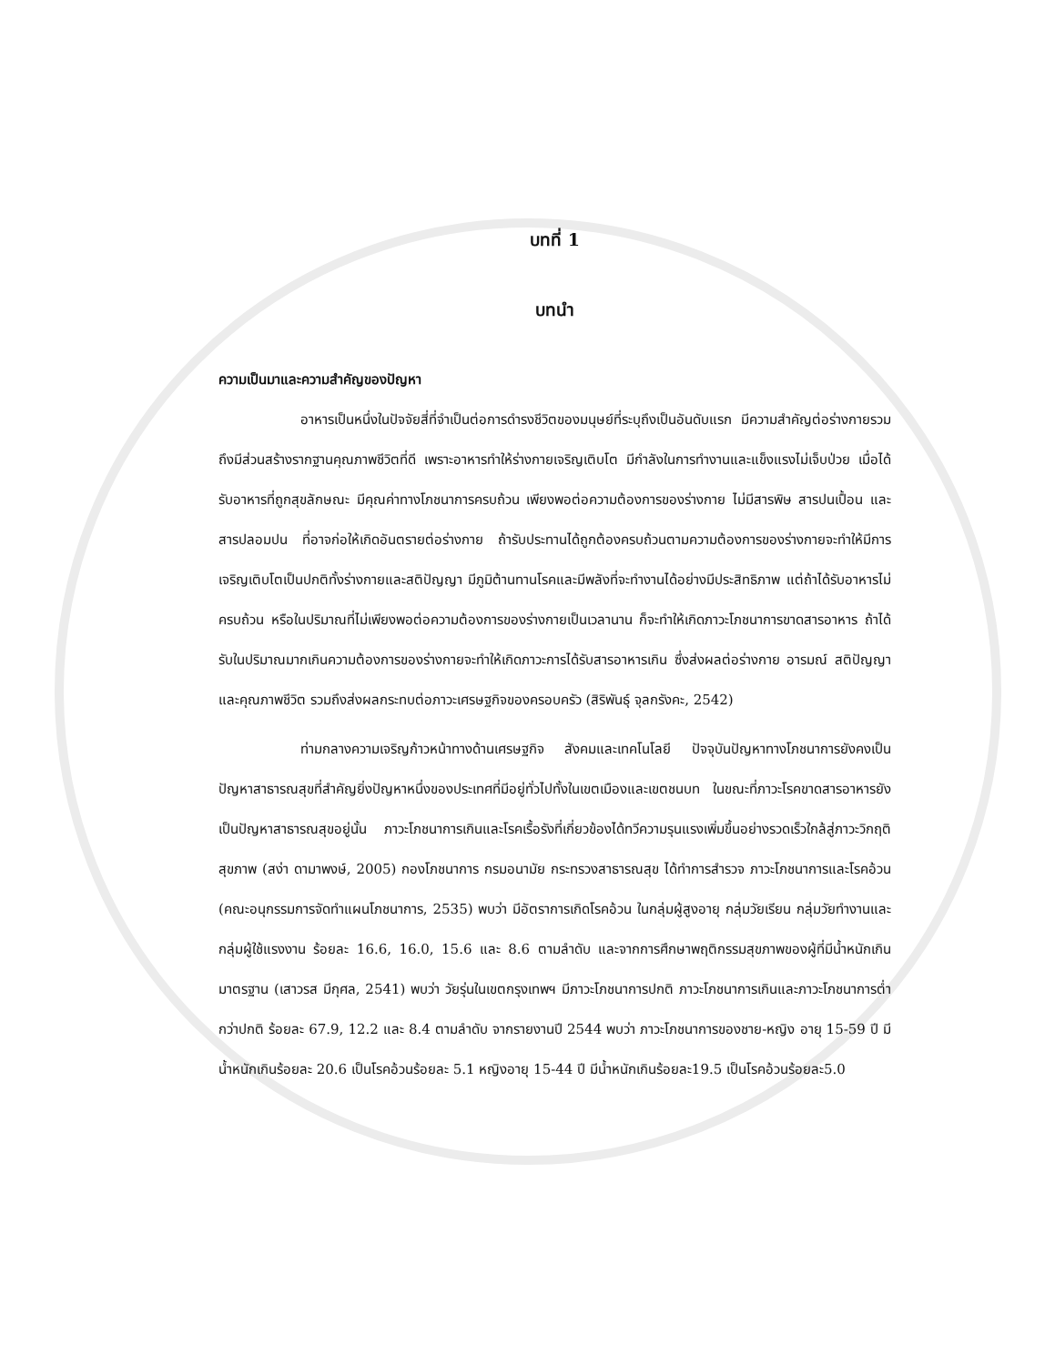บทที่ 1
บทนำ
ความเป็นมาและความสำคัญของปัญหา
อาหารเป็นหนึ่งในปัจจัยสี่ที่จำเป็นต่อการดำรงชีวิตของมนุษย์ที่ระบุถึงเป็นอันดับแรก มีความสำคัญต่อร่างกายรวมถึงมีส่วนสร้างรากฐานคุณภาพชีวิตที่ดี เพราะอาหารทำให้ร่างกายเจริญเติบโต มีกำลังในการทำงานและแข็งแรงไม่เจ็บป่วย เมื่อได้รับอาหารที่ถูกสุขลักษณะ มีคุณค่าทางโภชนาการครบถ้วน เพียงพอต่อความต้องการของร่างกาย ไม่มีสารพิษ สารปนเปื้อน และสารปลอมปน ที่อาจก่อให้เกิดอันตรายต่อร่างกาย ถ้ารับประทานได้ถูกต้องครบถ้วนตามความต้องการของร่างกายจะทำให้มีการเจริญเติบโตเป็นปกติทั้งร่างกายและสติปัญญา มีภูมิต้านทานโรคและมีพลังที่จะทำงานได้อย่างมีประสิทธิภาพ แต่ถ้าได้รับอาหารไม่ครบถ้วน หรือในปริมาณที่ไม่เพียงพอต่อความต้องการของร่างกายเป็นเวลานาน ก็จะทำให้เกิดภาวะโภชนาการขาดสารอาหาร ถ้าได้รับในปริมาณมากเกินความต้องการของร่างกายจะทำให้เกิดภาวะการได้รับสารอาหารเกิน ซึ่งส่งผลต่อร่างกาย อารมณ์ สติปัญญาและคุณภาพชีวิต รวมถึงส่งผลกระทบต่อภาวะเศรษฐกิจของครอบครัว (สิริพันธุ์ จุลกรังคะ, 2542)
ท่ามกลางความเจริญก้าวหน้าทางด้านเศรษฐกิจ สังคมและเทคโนโลยี ปัจจุบันปัญหาทางโภชนาการยังคงเป็นปัญหาสาธารณสุขที่สำคัญยิ่งปัญหาหนึ่งของประเทศที่มีอยู่ทั่วไปทั้งในเขตเมืองและเขตชนบท ในขณะที่ภาวะโรคขาดสารอาหารยังเป็นปัญหาสาธารณสุขอยู่นั้น ภาวะโภชนาการเกินและโรคเรื้อรังที่เกี่ยวข้องได้ทวีความรุนแรงเพิ่มขึ้นอย่างรวดเร็วใกล้สู่ภาวะวิกฤติสุขภาพ (สง่า ดามาพงษ์, 2005) กองโภชนาการ กรมอนามัย กระทรวงสาธารณสุข ได้ทำการสำรวจ ภาวะโภชนาการและโรคอ้วน (คณะอนุกรรมการจัดทำแผนโภชนาการ, 2535) พบว่า มีอัตราการเกิดโรคอ้วน ในกลุ่มผู้สูงอายุ กลุ่มวัยเรียน กลุ่มวัยทำงานและกลุ่มผู้ใช้แรงงาน ร้อยละ 16.6, 16.0, 15.6 และ 8.6 ตามลำดับ และจากการศึกษาพฤติกรรมสุขภาพของผู้ที่มีน้ำหนักเกินมาตรฐาน (เสาวรส มีกุศล, 2541) พบว่า วัยรุ่นในเขตกรุงเทพฯ มีภาวะโภชนาการปกติ ภาวะโภชนาการเกินและภาวะโภชนาการต่ำกว่าปกติ ร้อยละ 67.9, 12.2 และ 8.4 ตามลำดับ จากรายงานปี 2544 พบว่า ภาวะโภชนาการของชาย-หญิง อายุ 15-59 ปี มีน้ำหนักเกินร้อยละ 20.6 เป็นโรคอ้วนร้อยละ 5.1 หญิงอายุ 15-44 ปี มีน้ำหนักเกินร้อยละ19.5 เป็นโรคอ้วนร้อยละ5.0